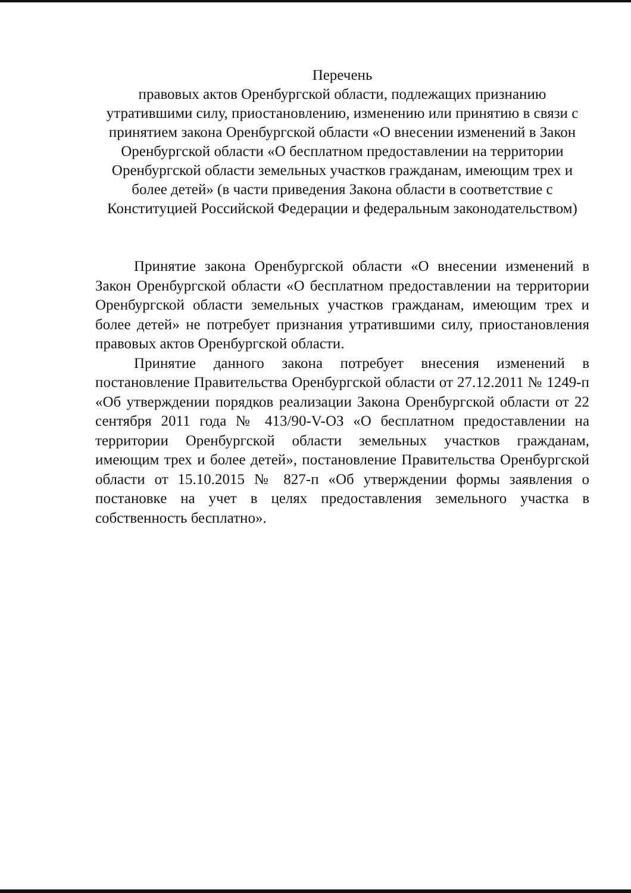Перечень
правовых актов Оренбургской области, подлежащих признанию утратившими силу, приостановлению, изменению или принятию в связи с принятием закона Оренбургской области «О внесении изменений в Закон Оренбургской области «О бесплатном предоставлении на территории Оренбургской области земельных участков гражданам, имеющим трех и более детей» (в части приведения Закона области в соответствие с Конституцией Российской Федерации и федеральным законодательством)
Принятие закона Оренбургской области «О внесении изменений в Закон Оренбургской области «О бесплатном предоставлении на территории Оренбургской области земельных участков гражданам, имеющим трех и более детей» не потребует признания утратившими силу, приостановления правовых актов Оренбургской области.
Принятие данного закона потребует внесения изменений в постановление Правительства Оренбургской области от 27.12.2011 № 1249-п «Об утверждении порядков реализации Закона Оренбургской области от 22 сентября 2011 года № 413/90-V-ОЗ «О бесплатном предоставлении на территории Оренбургской области земельных участков гражданам, имеющим трех и более детей», постановление Правительства Оренбургской области от 15.10.2015 № 827-п «Об утверждении формы заявления о постановке на учет в целях предоставления земельного участка в собственность бесплатно».